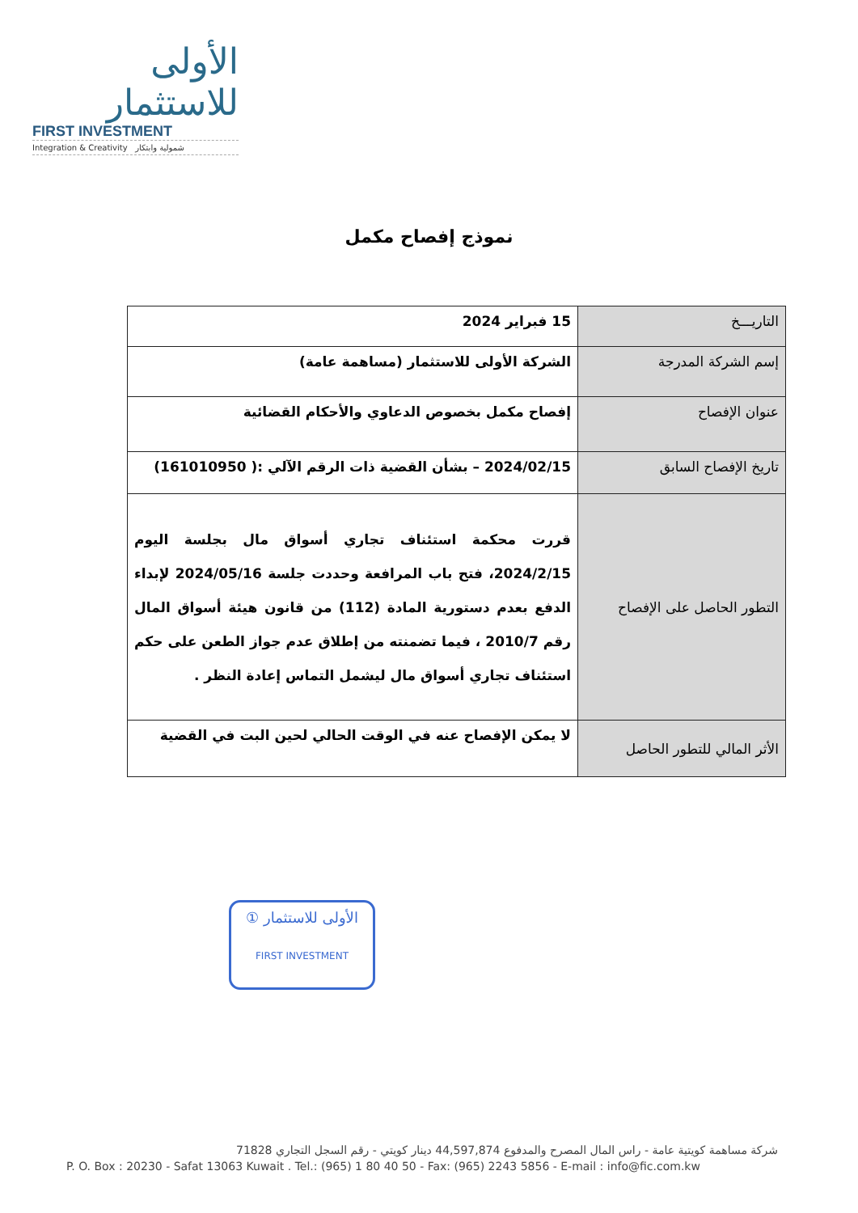الأولى للاستثمار
FIRST INVESTMENT
Integration & Creativity شمولية وابتكار
نموذج إفصاح مكمل
| التاريـــخ | 15 فبراير 2024 |
| إسم الشركة المدرجة | الشركة الأولى للاستثمار (مساهمة عامة) |
| عنوان الإفصاح | إفصاح مكمل بخصوص الدعاوي والأحكام القضائية |
| تاريخ الإفصاح السابق | 2024/02/15 – بشأن القضية ذات الرقم الآلي :( 161010950) |
| التطور الحاصل على الإفصاح | قررت محكمة استئناف تجاري أسواق مال بجلسة اليوم 2024/2/15، فتح باب المرافعة وحددت جلسة 2024/05/16 لإبداء الدفع بعدم دستورية المادة (112) من قانون هيئة أسواق المال رقم 2010/7 ، فيما تضمنته من إطلاق عدم جواز الطعن على حكم استئناف تجاري أسواق مال ليشمل التماس إعادة النظر . |
| الأثر المالي للتطور الحاصل | لا يمكن الإفصاح عنه في الوقت الحالي لحين البت في القضية |
① الأولى للاستثمار
FIRST INVESTMENT
شركة مساهمة كويتية عامة - راس المال المصرح والمدفوع 44,597,874 دينار كويتي - رقم السجل التجاري 71828
P. O. Box : 20230 - Safat 13063 Kuwait . Tel.: (965) 1 80 40 50 - Fax: (965) 2243 5856 - E-mail : info@fic.com.kw